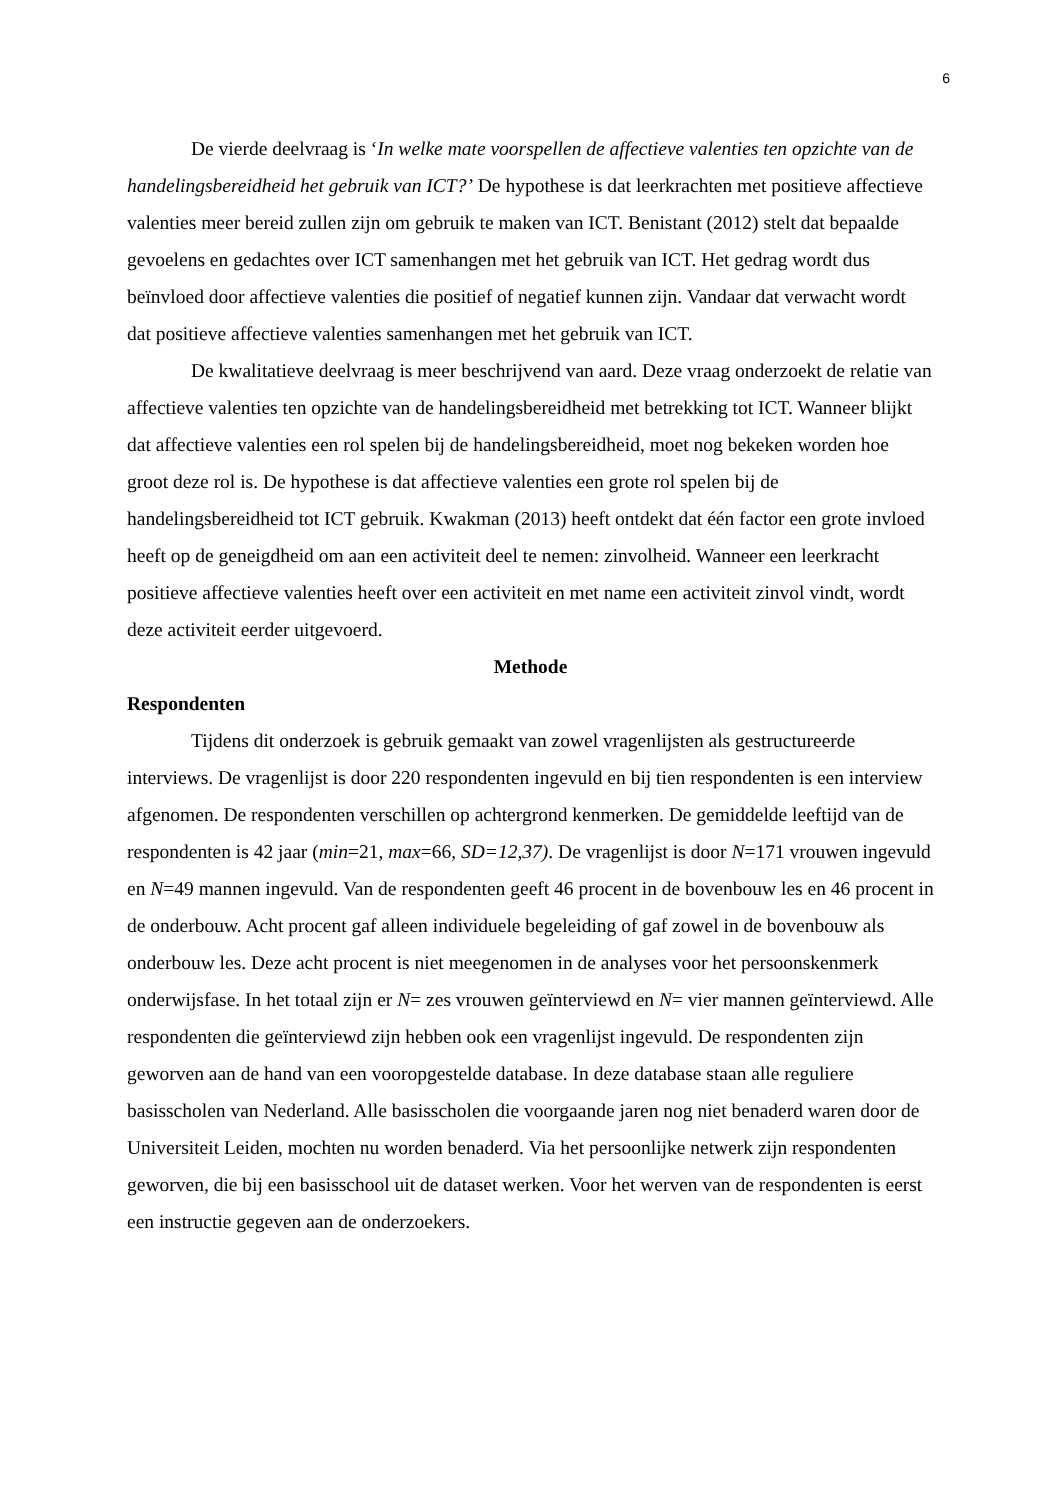6
De vierde deelvraag is ‘In welke mate voorspellen de affectieve valenties ten opzichte van de handelingsbereidheid het gebruik van ICT?’ De hypothese is dat leerkrachten met positieve affectieve valenties meer bereid zullen zijn om gebruik te maken van ICT. Benistant (2012) stelt dat bepaalde gevoelens en gedachtes over ICT samenhangen met het gebruik van ICT. Het gedrag wordt dus beïnvloed door affectieve valenties die positief of negatief kunnen zijn. Vandaar dat verwacht wordt dat positieve affectieve valenties samenhangen met het gebruik van ICT.
De kwalitatieve deelvraag is meer beschrijvend van aard. Deze vraag onderzoekt de relatie van affectieve valenties ten opzichte van de handelingsbereidheid met betrekking tot ICT. Wanneer blijkt dat affectieve valenties een rol spelen bij de handelingsbereidheid, moet nog bekeken worden hoe groot deze rol is. De hypothese is dat affectieve valenties een grote rol spelen bij de handelingsbereidheid tot ICT gebruik. Kwakman (2013) heeft ontdekt dat één factor een grote invloed heeft op de geneigdheid om aan een activiteit deel te nemen: zinvolheid. Wanneer een leerkracht positieve affectieve valenties heeft over een activiteit en met name een activiteit zinvol vindt, wordt deze activiteit eerder uitgevoerd.
Methode
Respondenten
Tijdens dit onderzoek is gebruik gemaakt van zowel vragenlijsten als gestructureerde interviews. De vragenlijst is door 220 respondenten ingevuld en bij tien respondenten is een interview afgenomen. De respondenten verschillen op achtergrond kenmerken. De gemiddelde leeftijd van de respondenten is 42 jaar (min=21, max=66, SD=12,37). De vragenlijst is door N=171 vrouwen ingevuld en N=49 mannen ingevuld. Van de respondenten geeft 46 procent in de bovenbouw les en 46 procent in de onderbouw. Acht procent gaf alleen individuele begeleiding of gaf zowel in de bovenbouw als onderbouw les. Deze acht procent is niet meegenomen in de analyses voor het persoonskenmerk onderwijsfase. In het totaal zijn er N= zes vrouwen geïnterviewd en N= vier mannen geïnterviewd. Alle respondenten die geïnterviewd zijn hebben ook een vragenlijst ingevuld. De respondenten zijn geworven aan de hand van een vooropgestelde database. In deze database staan alle reguliere basisscholen van Nederland. Alle basisscholen die voorgaande jaren nog niet benaderd waren door de Universiteit Leiden, mochten nu worden benaderd. Via het persoonlijke netwerk zijn respondenten geworven, die bij een basisschool uit de dataset werken. Voor het werven van de respondenten is eerst een instructie gegeven aan de onderzoekers.